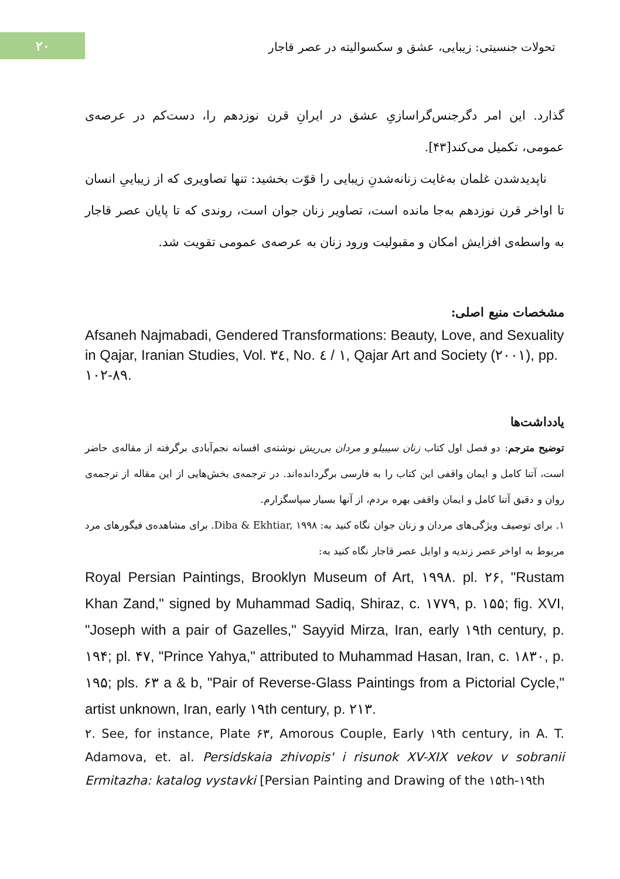۲۰
تحولات جنسیتی: زیبایی، عشق و سکسوالیته در عصر قاجار
گذارد. این امر دگرجنس‌گراسازیِ عشق در ایرانِ قرن نوزدهم را، دست‌کم در عرصه‌ی عمومی، تکمیل می‌کند[۴۳].
ناپدیدشدن غلمان به‌غایت زنانه‌شدنِ زیبایی را قوّت بخشید: تنها تصاویری که از زیباییِ انسان تا اواخر قرن نوزدهم به‌جا مانده است، تصاویر زنان جوان است، روندی که تا پایان عصر قاجار به واسطه‌ی افزایش امکان و مقبولیت ورود زنان به عرصه‌ی عمومی تقویت شد.
مشخصات منبع اصلی:
Afsaneh Najmabadi, Gendered Transformations: Beauty, Love, and Sexuality in Qajar, Iranian Studies, Vol. ٣٤, No. ١ / ٤, Qajar Art and Society (٢٠٠١), pp. ٨٩-١٠٢.
یادداشت‌ها
توضیح مترجم: دو فصل اول کتاب زنان سیبیلو و مردان بی‌ریش نوشته‌ی افسانه نجم‌آبادی برگرفته از مقاله‌ی حاضر است، آتنا کامل و ایمان واقفی این کتاب را به فارسی برگردانده‌اند. در ترجمه‌ی بخش‌هایی از این مقاله از ترجمه‌ی روان و دقیق آتنا کامل و ایمان واقفی بهره بردم، از آنها بسیار سپاسگزارم.
۱. برای توصیف ویژگی‌های مردان و زنان جوان نگاه کنید به: Diba & Ekhtiar, ۱۹۹۸. برای مشاهده‌ی فیگورهای مرد مربوط به اواخر عصر زندیه و اوایل عصر قاجار نگاه کنید به:
Royal Persian Paintings, Brooklyn Museum of Art, ۱۹۹۸. pl. ۲۶, "Rustam Khan Zand," signed by Muhammad Sadiq, Shiraz, c. ۱۷۷۹, p. ۱۵۵; fig. XVI, "Joseph with a pair of Gazelles," Sayyid Mirza, Iran, early ۱۹th century, p. ۱۹۴; pl. ۴۷, "Prince Yahya," attributed to Muhammad Hasan, Iran, c. ۱۸۳۰, p. ۱۹۵; pls. ۶۳ a & b, "Pair of Reverse-Glass Paintings from a Pictorial Cycle," artist unknown, Iran, early ۱۹th century, p. ۲۱۳.
۲. See, for instance, Plate ۶۳, Amorous Couple, Early ۱۹th century, in A. T. Adamova, et. al. Persidskaia zhivopis' i risunok XV-XIX vekov v sobranii Ermitazha: katalog vystavki [Persian Painting and Drawing of the ۱۵th-۱۹th